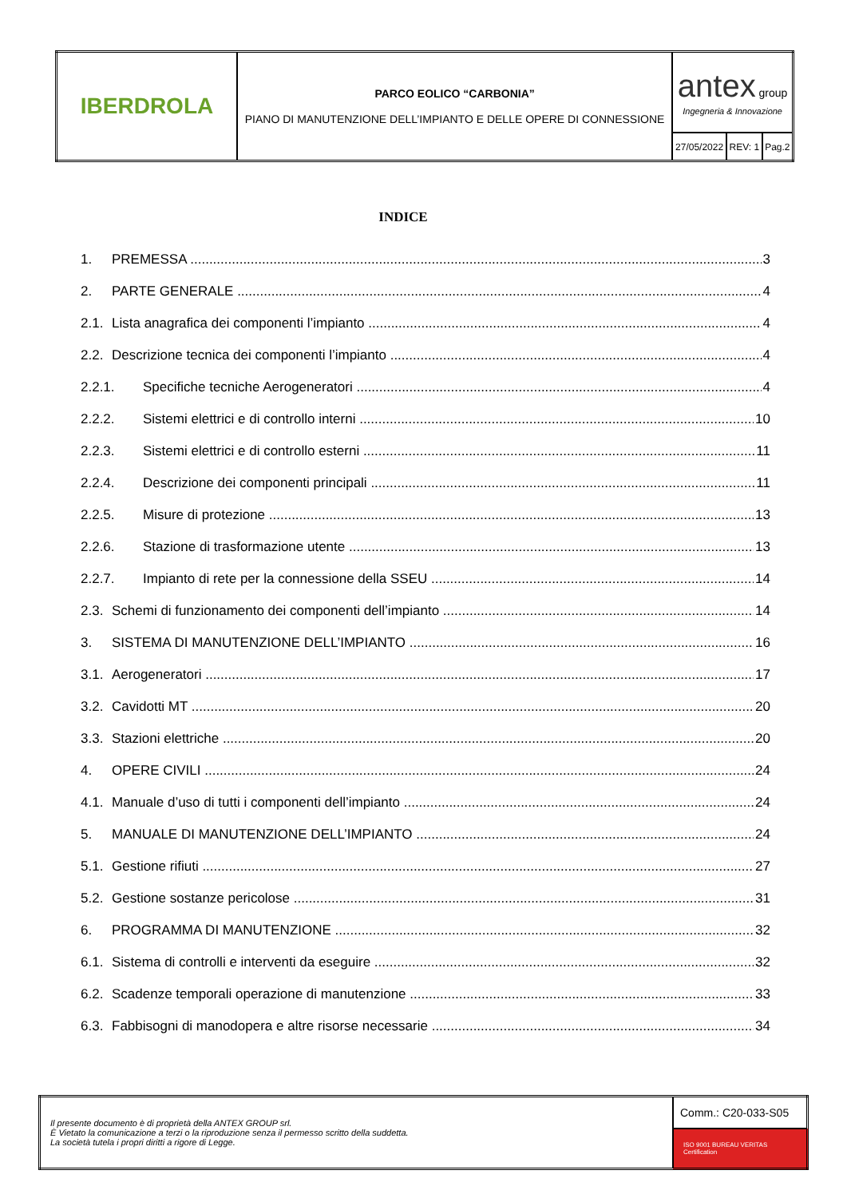| IBERDROLA | PARCO EOLICO “CARBONIA” PIANO DI MANUTENZIONE DELL’IMPIANTO E DELLE OPERE DI CONNESSIONE | antex group Ingegneria & Innovazione | | |
| | | 27/05/2022 | REV: 1 | Pag.2 |
INDICE
1. PREMESSA 3
2. PARTE GENERALE 4
2.1. Lista anagrafica dei componenti l’impianto 4
2.2. Descrizione tecnica dei componenti l’impianto 4
2.2.1. Specifiche tecniche Aerogeneratori 4
2.2.2. Sistemi elettrici e di controllo interni 10
2.2.3. Sistemi elettrici e di controllo esterni 11
2.2.4. Descrizione dei componenti principali 11
2.2.5. Misure di protezione 13
2.2.6. Stazione di trasformazione utente 13
2.2.7. Impianto di rete per la connessione della SSEU 14
2.3. Schemi di funzionamento dei componenti dell’impianto 14
3. SISTEMA DI MANUTENZIONE DELL’IMPIANTO 16
3.1. Aerogeneratori 17
3.2. Cavidotti MT 20
3.3. Stazioni elettriche 20
4. OPERE CIVILI 24
4.1. Manuale d’uso di tutti i componenti dell’impianto 24
5. MANUALE DI MANUTENZIONE DELL’IMPIANTO 24
5.1. Gestione rifiuti 27
5.2. Gestione sostanze pericolose 31
6. PROGRAMMA DI MANUTENZIONE 32
6.1. Sistema di controlli e interventi da eseguire 32
6.2. Scadenze temporali operazione di manutenzione 33
6.3. Fabbisogni di manodopera e altre risorse necessarie 34
| Il presente documento è di proprietà della ANTEX GROUP srl. È Vietato la comunicazione a terzi o la riproduzione senza il permesso scritto della suddetta. La società tutela i propri diritti a rigore di Legge. | Comm.: C20-033-S05 |
| | ISO 9001 BUREAU VERITAS Certification |